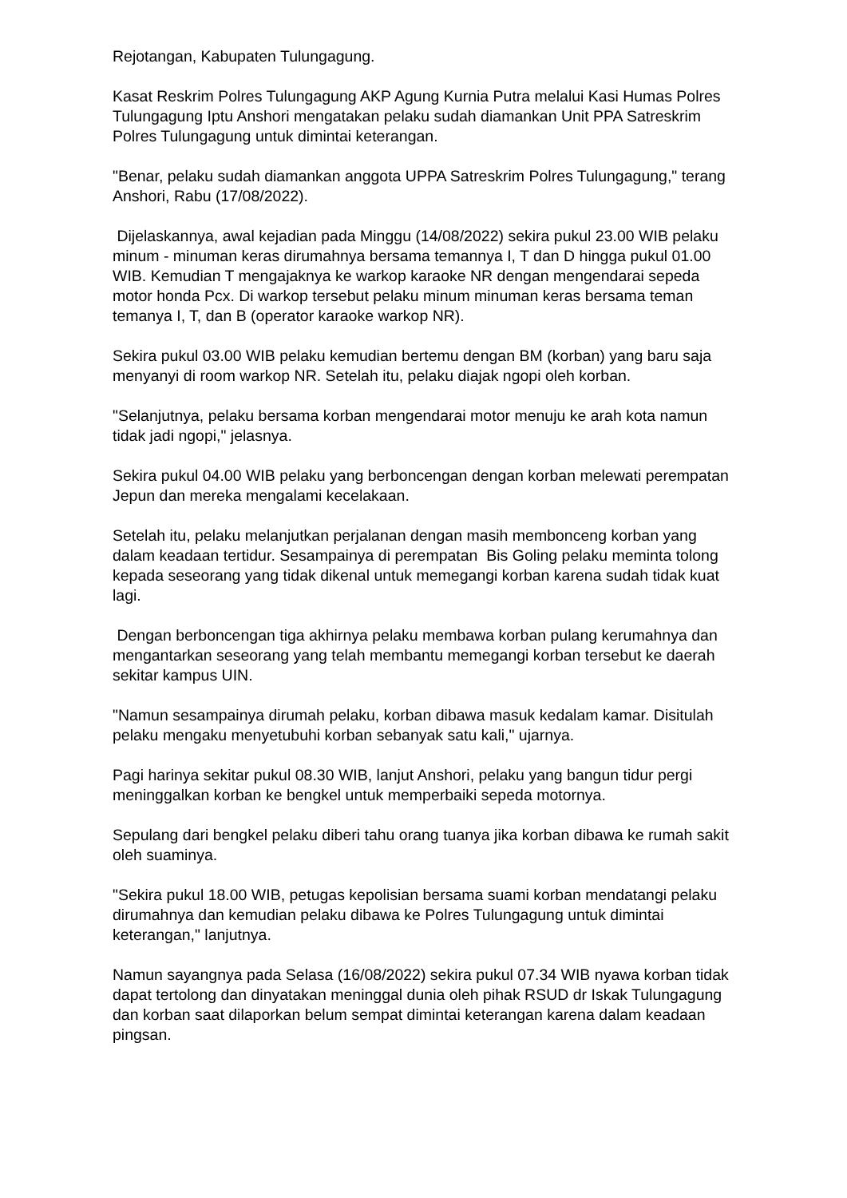Rejotangan, Kabupaten Tulungagung.
Kasat Reskrim Polres Tulungagung AKP Agung Kurnia Putra melalui Kasi Humas Polres Tulungagung Iptu Anshori mengatakan pelaku sudah diamankan Unit PPA Satreskrim Polres Tulungagung untuk dimintai keterangan.
"Benar, pelaku sudah diamankan anggota UPPA Satreskrim Polres Tulungagung," terang Anshori, Rabu (17/08/2022).
Dijelaskannya, awal kejadian pada Minggu (14/08/2022) sekira pukul 23.00 WIB pelaku minum - minuman keras dirumahnya bersama temannya I, T dan D hingga pukul 01.00 WIB. Kemudian T mengajaknya ke warkop karaoke NR dengan mengendarai sepeda motor honda Pcx. Di warkop tersebut pelaku minum minuman keras bersama teman temanya I, T, dan B (operator karaoke warkop NR).
Sekira pukul 03.00 WIB pelaku kemudian bertemu dengan BM (korban) yang baru saja menyanyi di room warkop NR. Setelah itu, pelaku diajak ngopi oleh korban.
"Selanjutnya, pelaku bersama korban mengendarai motor menuju ke arah kota namun tidak jadi ngopi," jelasnya.
Sekira pukul 04.00 WIB pelaku yang berboncengan dengan korban melewati perempatan Jepun dan mereka mengalami kecelakaan.
Setelah itu, pelaku melanjutkan perjalanan dengan masih membonceng korban yang dalam keadaan tertidur. Sesampainya di perempatan Bis Goling pelaku meminta tolong kepada seseorang yang tidak dikenal untuk memegangi korban karena sudah tidak kuat lagi.
Dengan berboncengan tiga akhirnya pelaku membawa korban pulang kerumahnya dan mengantarkan seseorang yang telah membantu memegangi korban tersebut ke daerah sekitar kampus UIN.
"Namun sesampainya dirumah pelaku, korban dibawa masuk kedalam kamar. Disitulah pelaku mengaku menyetubuhi korban sebanyak satu kali," ujarnya.
Pagi harinya sekitar pukul 08.30 WIB, lanjut Anshori, pelaku yang bangun tidur pergi meninggalkan korban ke bengkel untuk memperbaiki sepeda motornya.
Sepulang dari bengkel pelaku diberi tahu orang tuanya jika korban dibawa ke rumah sakit oleh suaminya.
"Sekira pukul 18.00 WIB, petugas kepolisian bersama suami korban mendatangi pelaku dirumahnya dan kemudian pelaku dibawa ke Polres Tulungagung untuk dimintai keterangan," lanjutnya.
Namun sayangnya pada Selasa (16/08/2022) sekira pukul 07.34 WIB nyawa korban tidak dapat tertolong dan dinyatakan meninggal dunia oleh pihak RSUD dr Iskak Tulungagung dan korban saat dilaporkan belum sempat dimintai keterangan karena dalam keadaan pingsan.